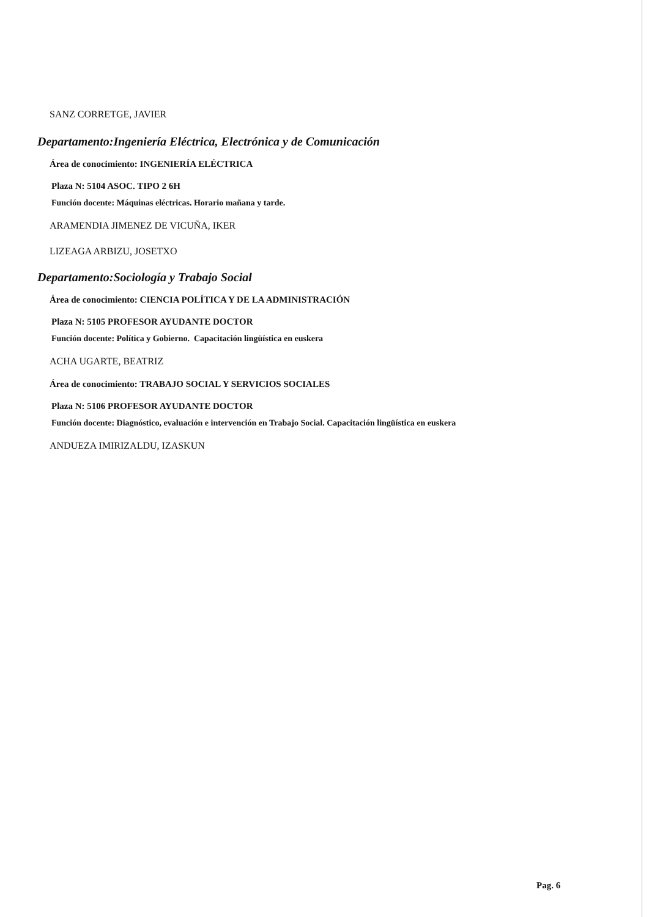SANZ CORRETGE, JAVIER
Departamento:Ingeniería Eléctrica, Electrónica y de Comunicación
Área de conocimiento: INGENIERÍA ELÉCTRICA
Plaza N: 5104 ASOC. TIPO 2 6H
Función docente: Máquinas eléctricas. Horario mañana y tarde.
ARAMENDIA JIMENEZ DE VICUÑA, IKER
LIZEAGA ARBIZU, JOSETXO
Departamento:Sociología y Trabajo Social
Área de conocimiento: CIENCIA POLÍTICA Y DE LA ADMINISTRACIÓN
Plaza N: 5105 PROFESOR AYUDANTE DOCTOR
Función docente: Política y Gobierno. Capacitación lingüística en euskera
ACHA UGARTE, BEATRIZ
Área de conocimiento: TRABAJO SOCIAL Y SERVICIOS SOCIALES
Plaza N: 5106 PROFESOR AYUDANTE DOCTOR
Función docente: Diagnóstico, evaluación e intervención en Trabajo Social. Capacitación lingüística en euskera
ANDUEZA IMIRIZALDU, IZASKUN
Pag. 6